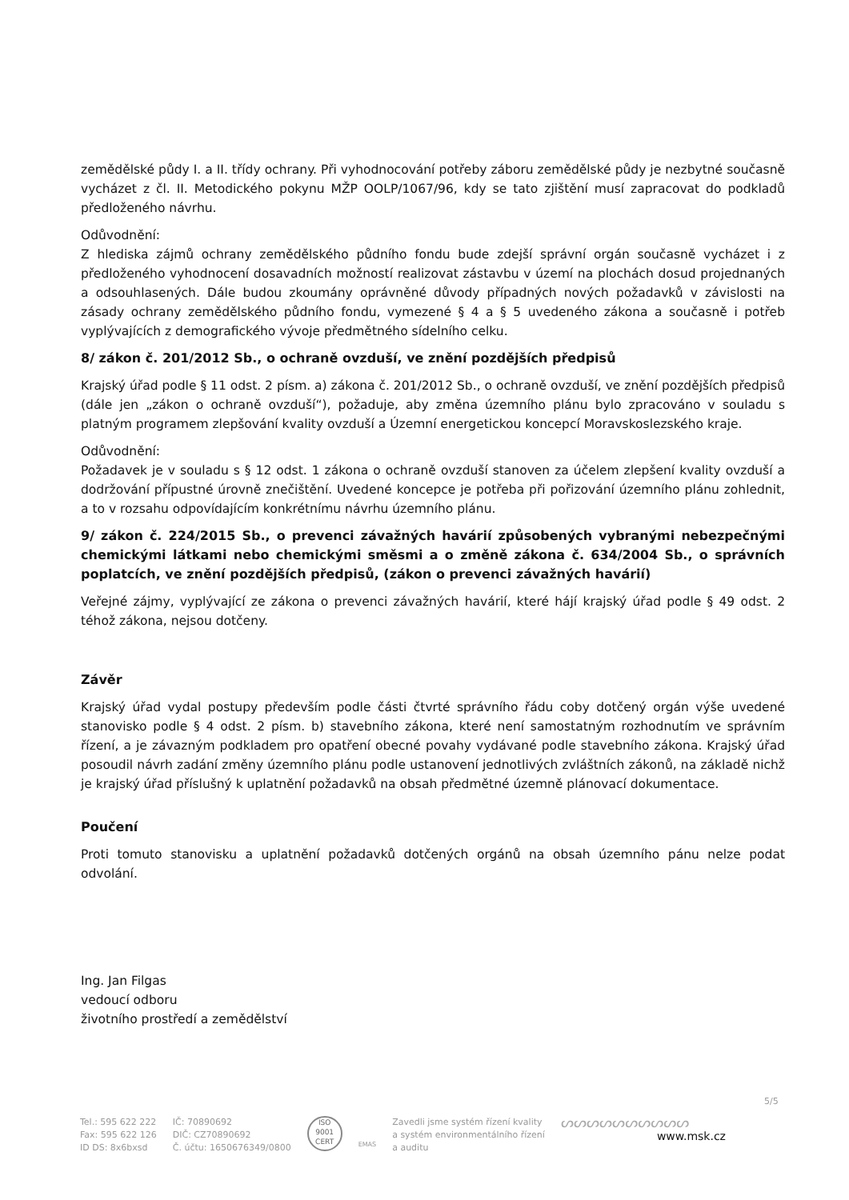zemědělské půdy I. a II. třídy ochrany. Při vyhodnocování potřeby záboru zemědělské půdy je nezbytné současně vycházet z čl. II. Metodického pokynu MŽP OOLP/1067/96, kdy se tato zjištění musí zapracovat do podkladů předloženého návrhu.
Odůvodnění:
Z hlediska zájmů ochrany zemědělského půdního fondu bude zdejší správní orgán současně vycházet i z předloženého vyhodnocení dosavadních možností realizovat zástavbu v území na plochách dosud projednaných a odsouhlasených. Dále budou zkoumány oprávněné důvody případných nových požadavků v závislosti na zásady ochrany zemědělského půdního fondu, vymezené § 4 a § 5 uvedeného zákona a současně i potřeb vyplývajících z demografického vývoje předmětného sídelního celku.
8/ zákon č. 201/2012 Sb., o ochraně ovzduší, ve znění pozdějších předpisů
Krajský úřad podle § 11 odst. 2 písm. a) zákona č. 201/2012 Sb., o ochraně ovzduší, ve znění pozdějších předpisů (dále jen „zákon o ochraně ovzduší“), požaduje, aby změna územního plánu bylo zpracováno v souladu s platným programem zlepšování kvality ovzduší a Územní energetickou koncepcí Moravskoslezského kraje.
Odůvodnění:
Požadavek je v souladu s § 12 odst. 1 zákona o ochraně ovzduší stanoven za účelem zlepšení kvality ovzduší a dodržování přípustné úrovně znečištění. Uvedené koncepce je potřeba při pořizování územního plánu zohlednit, a to v rozsahu odpovídajícím konkrétnímu návrhu územního plánu.
9/ zákon č. 224/2015 Sb., o prevenci závažných havárií způsobených vybranými nebezpečnými chemickými látkami nebo chemickými směsmi a o změně zákona č. 634/2004 Sb., o správních poplatcích, ve znění pozdějších předpisů, (zákon o prevenci závažných havárií)
Veřejné zájmy, vyplývající ze zákona o prevenci závažných havárií, které hájí krajský úřad podle § 49 odst. 2 téhož zákona, nejsou dotčeny.
Závěr
Krajský úřad vydal postupy především podle části čtvrté správního řádu coby dotčený orgán výše uvedené stanovisko podle § 4 odst. 2 písm. b) stavebního zákona, které není samostatným rozhodnutím ve správním řízení, a je závazným podkladem pro opatření obecné povahy vydávané podle stavebního zákona. Krajský úřad posoudil návrh zadání změny územního plánu podle ustanovení jednotlivých zvláštních zákonů, na základě nichž je krajský úřad příslušný k uplatnění požadavků na obsah předmětné územně plánovací dokumentace.
Poučení
Proti tomuto stanovisku a uplatnění požadavků dotčených orgánů na obsah územního pánu nelze podat odvolání.
Ing. Jan Filgas
vedoucí odboru
životního prostředí a zemědělství
5/5
Tel.: 595 622 222
Fax: 595 622 126
ID DS: 8x6bxsd
IČ: 70890692
DIČ: CZ70890692
Č. účtu: 1650676349/0800
ISO
9001
CERT
EMAS
Zavedli jsme systém řízení kvality
a systém environmentálního řízení
a auditu
ᔕᔕᔕᔕᔕᔕᔕᔕᔕᔕ
www.msk.cz